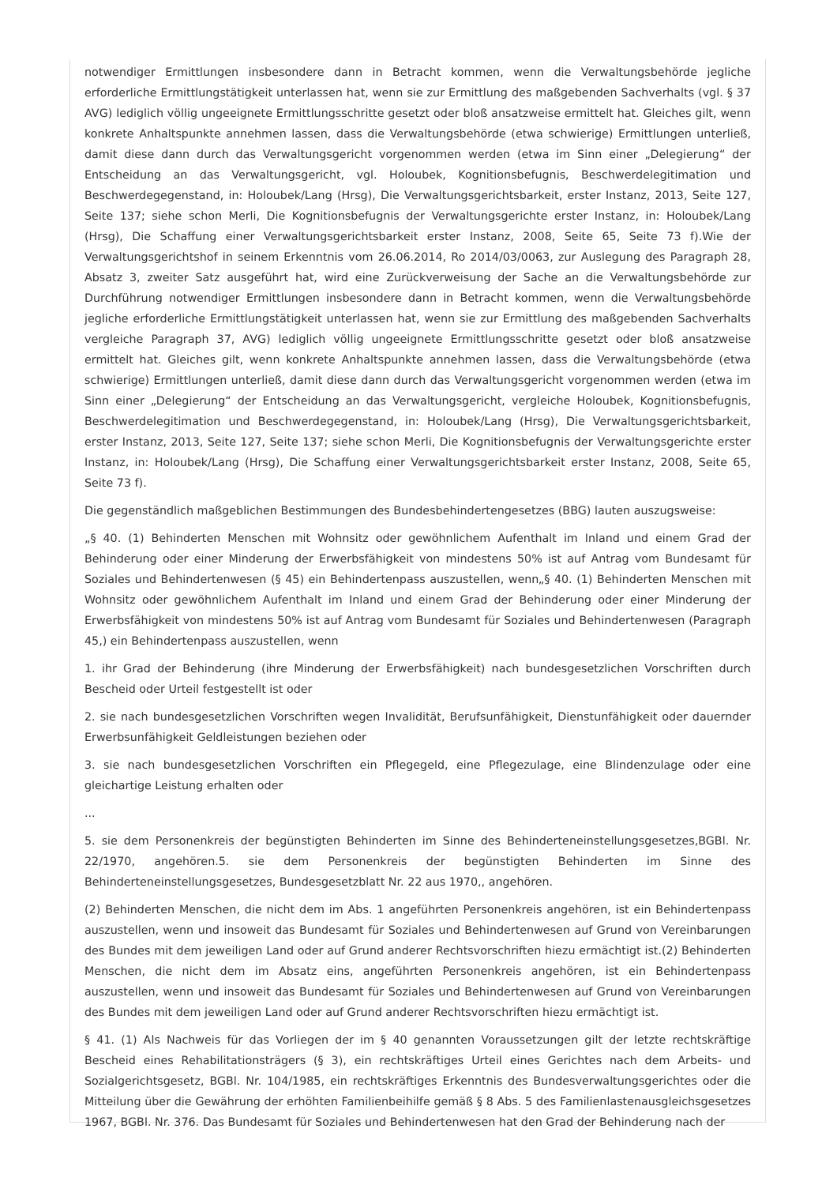notwendiger Ermittlungen insbesondere dann in Betracht kommen, wenn die Verwaltungsbehörde jegliche erforderliche Ermittlungstätigkeit unterlassen hat, wenn sie zur Ermittlung des maßgebenden Sachverhalts (vgl. § 37 AVG) lediglich völlig ungeeignete Ermittlungsschritte gesetzt oder bloß ansatzweise ermittelt hat. Gleiches gilt, wenn konkrete Anhaltspunkte annehmen lassen, dass die Verwaltungsbehörde (etwa schwierige) Ermittlungen unterließ, damit diese dann durch das Verwaltungsgericht vorgenommen werden (etwa im Sinn einer „Delegierung“ der Entscheidung an das Verwaltungsgericht, vgl. Holoubek, Kognitionsbefugnis, Beschwerdelegitimation und Beschwerdegegenstand, in: Holoubek/Lang (Hrsg), Die Verwaltungsgerichtsbarkeit, erster Instanz, 2013, Seite 127, Seite 137; siehe schon Merli, Die Kognitionsbefugnis der Verwaltungsgerichte erster Instanz, in: Holoubek/Lang (Hrsg), Die Schaffung einer Verwaltungsgerichtsbarkeit erster Instanz, 2008, Seite 65, Seite 73 f).Wie der Verwaltungsgerichtshof in seinem Erkenntnis vom 26.06.2014, Ro 2014/03/0063, zur Auslegung des Paragraph 28, Absatz 3, zweiter Satz ausgeführt hat, wird eine Zurückverweisung der Sache an die Verwaltungsbehörde zur Durchführung notwendiger Ermittlungen insbesondere dann in Betracht kommen, wenn die Verwaltungsbehörde jegliche erforderliche Ermittlungstätigkeit unterlassen hat, wenn sie zur Ermittlung des maßgebenden Sachverhalts vergleiche Paragraph 37, AVG) lediglich völlig ungeeignete Ermittlungsschritte gesetzt oder bloß ansatzweise ermittelt hat. Gleiches gilt, wenn konkrete Anhaltspunkte annehmen lassen, dass die Verwaltungsbehörde (etwa schwierige) Ermittlungen unterließ, damit diese dann durch das Verwaltungsgericht vorgenommen werden (etwa im Sinn einer „Delegierung“ der Entscheidung an das Verwaltungsgericht, vergleiche Holoubek, Kognitionsbefugnis, Beschwerdelegitimation und Beschwerdegegenstand, in: Holoubek/Lang (Hrsg), Die Verwaltungsgerichtsbarkeit, erster Instanz, 2013, Seite 127, Seite 137; siehe schon Merli, Die Kognitionsbefugnis der Verwaltungsgerichte erster Instanz, in: Holoubek/Lang (Hrsg), Die Schaffung einer Verwaltungsgerichtsbarkeit erster Instanz, 2008, Seite 65, Seite 73 f).
Die gegenständlich maßgeblichen Bestimmungen des Bundesbehindertengesetzes (BBG) lauten auszugsweise:
„§ 40. (1) Behinderten Menschen mit Wohnsitz oder gewöhnlichem Aufenthalt im Inland und einem Grad der Behinderung oder einer Minderung der Erwerbsfähigkeit von mindestens 50% ist auf Antrag vom Bundesamt für Soziales und Behindertenwesen (§ 45) ein Behindertenpass auszustellen, wenn„§ 40. (1) Behinderten Menschen mit Wohnsitz oder gewöhnlichem Aufenthalt im Inland und einem Grad der Behinderung oder einer Minderung der Erwerbsfähigkeit von mindestens 50% ist auf Antrag vom Bundesamt für Soziales und Behindertenwesen (Paragraph 45,) ein Behindertenpass auszustellen, wenn
1. ihr Grad der Behinderung (ihre Minderung der Erwerbsfähigkeit) nach bundesgesetzlichen Vorschriften durch Bescheid oder Urteil festgestellt ist oder
2. sie nach bundesgesetzlichen Vorschriften wegen Invalidität, Berufsunfähigkeit, Dienstunfähigkeit oder dauernder Erwerbsunfähigkeit Geldleistungen beziehen oder
3. sie nach bundesgesetzlichen Vorschriften ein Pflegegeld, eine Pflegezulage, eine Blindenzulage oder eine gleichartige Leistung erhalten oder
...
5. sie dem Personenkreis der begünstigten Behinderten im Sinne des Behinderteneinstellungsgesetzes,BGBl. Nr. 22/1970, angehören.5. sie dem Personenkreis der begünstigten Behinderten im Sinne des Behinderteneinstellungsgesetzes, Bundesgesetzblatt Nr. 22 aus 1970,, angehören.
(2) Behinderten Menschen, die nicht dem im Abs. 1 angeführten Personenkreis angehören, ist ein Behindertenpass auszustellen, wenn und insoweit das Bundesamt für Soziales und Behindertenwesen auf Grund von Vereinbarungen des Bundes mit dem jeweiligen Land oder auf Grund anderer Rechtsvorschriften hiezu ermächtigt ist.(2) Behinderten Menschen, die nicht dem im Absatz eins, angeführten Personenkreis angehören, ist ein Behindertenpass auszustellen, wenn und insoweit das Bundesamt für Soziales und Behindertenwesen auf Grund von Vereinbarungen des Bundes mit dem jeweiligen Land oder auf Grund anderer Rechtsvorschriften hiezu ermächtigt ist.
§ 41. (1) Als Nachweis für das Vorliegen der im § 40 genannten Voraussetzungen gilt der letzte rechtskräftige Bescheid eines Rehabilitationsträgers (§ 3), ein rechtskräftiges Urteil eines Gerichtes nach dem Arbeits- und Sozialgerichtsgesetz, BGBl. Nr. 104/1985, ein rechtskräftiges Erkenntnis des Bundesverwaltungsgerichtes oder die Mitteilung über die Gewährung der erhöhten Familienbeihilfe gemäß § 8 Abs. 5 des Familienlastenausgleichsgesetzes 1967, BGBl. Nr. 376. Das Bundesamt für Soziales und Behindertenwesen hat den Grad der Behinderung nach der